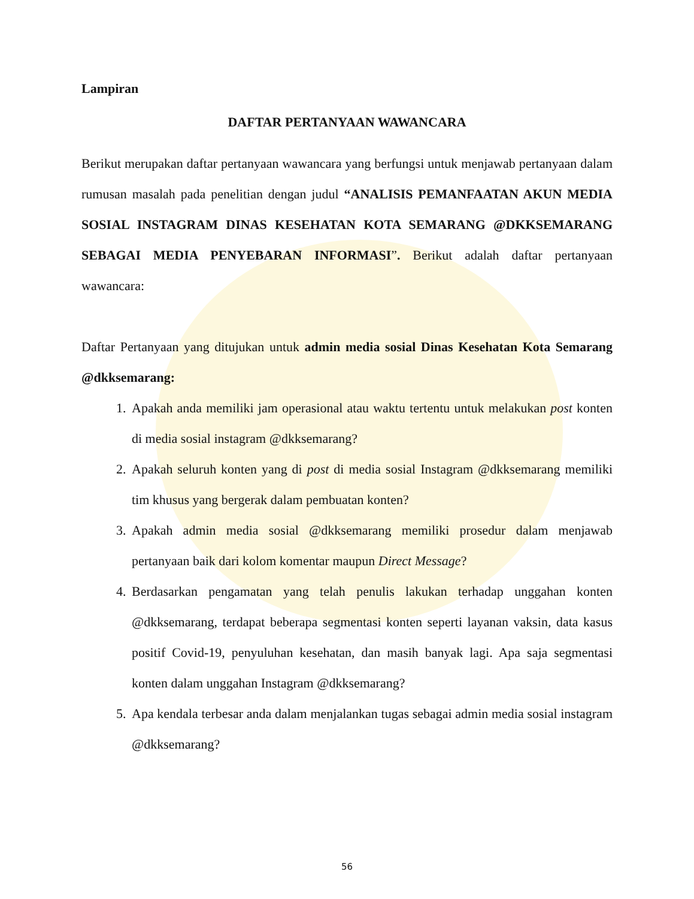Lampiran
DAFTAR PERTANYAAN WAWANCARA
Berikut merupakan daftar pertanyaan wawancara yang berfungsi untuk menjawab pertanyaan dalam rumusan masalah pada penelitian dengan judul “ANALISIS PEMANFAATAN AKUN MEDIA SOSIAL INSTAGRAM DINAS KESEHATAN KOTA SEMARANG @DKKSEMARANG SEBAGAI MEDIA PENYEBARAN INFORMASI”. Berikut adalah daftar pertanyaan wawancara:
Daftar Pertanyaan yang ditujukan untuk admin media sosial Dinas Kesehatan Kota Semarang @dkksemarang:
1. Apakah anda memiliki jam operasional atau waktu tertentu untuk melakukan post konten di media sosial instagram @dkksemarang?
2. Apakah seluruh konten yang di post di media sosial Instagram @dkksemarang memiliki tim khusus yang bergerak dalam pembuatan konten?
3. Apakah admin media sosial @dkksemarang memiliki prosedur dalam menjawab pertanyaan baik dari kolom komentar maupun Direct Message?
4. Berdasarkan pengamatan yang telah penulis lakukan terhadap unggahan konten @dkksemarang, terdapat beberapa segmentasi konten seperti layanan vaksin, data kasus positif Covid-19, penyuluhan kesehatan, dan masih banyak lagi. Apa saja segmentasi konten dalam unggahan Instagram @dkksemarang?
5. Apa kendala terbesar anda dalam menjalankan tugas sebagai admin media sosial instagram @dkksemarang?
56